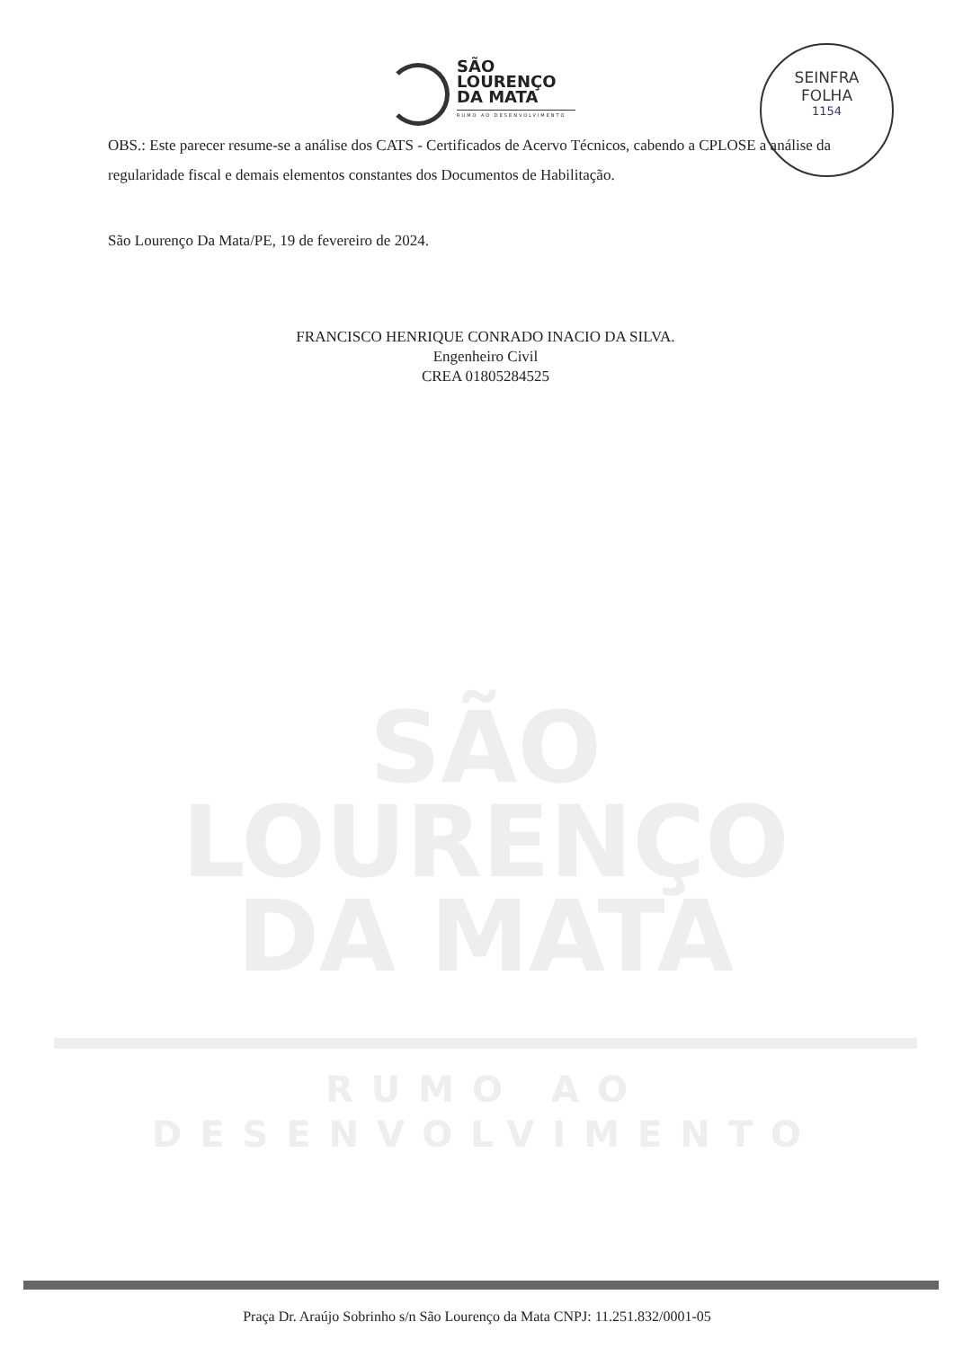SÃO
LOURENÇO
DA MATA
RUMO AO DESENVOLVIMENTO
SEINFRA
FOLHA
1154
SÃO LOURENÇO
DA MATA
RUMO AO DESENVOLVIMENTO
OBS.: Este parecer resume-se a análise dos CATS - Certificados de Acervo Técnicos, cabendo a CPLOSE a análise da regularidade fiscal e demais elementos constantes dos Documentos de Habilitação.
São Lourenço Da Mata/PE, 19 de fevereiro de 2024.
FRANCISCO HENRIQUE CONRADO INACIO DA SILVA.
Engenheiro Civil
CREA 01805284525
Praça Dr. Araújo Sobrinho s/n São Lourenço da Mata CNPJ: 11.251.832/0001-05